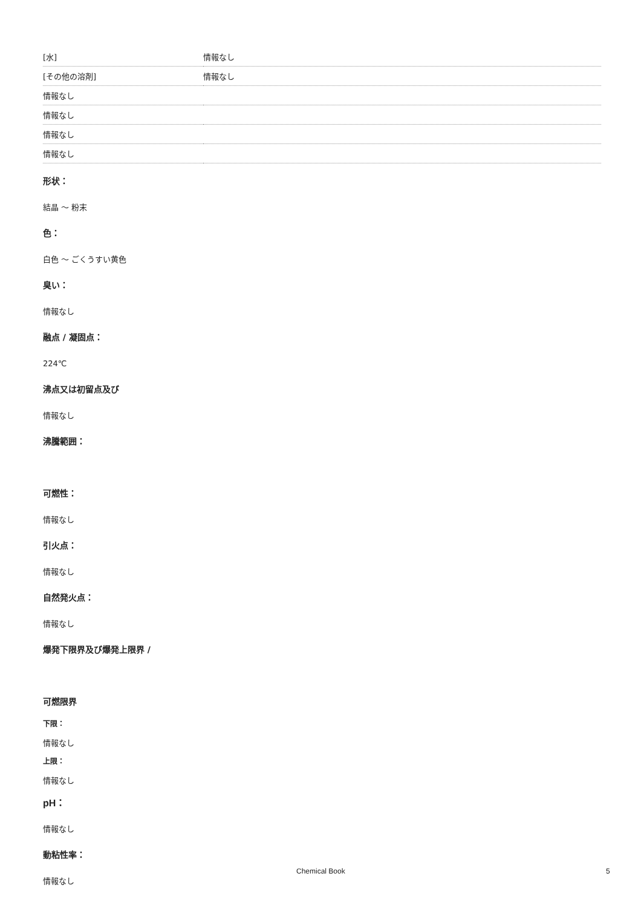| [水] | 情報なし |
| [その他の溶剤] | 情報なし |
| 情報なし | |
| 情報なし | |
| 情報なし | |
| 情報なし | |
形状：
結晶 ～ 粉末
色：
白色 ～ ごくうすい黄色
臭い：
情報なし
融点 / 凝固点：
224℃
沸点又は初留点及び
情報なし
沸騰範囲：
可燃性：
情報なし
引火点：
情報なし
自然発火点：
情報なし
爆発下限界及び爆発上限界 /
可燃限界
下限：
情報なし
上限：
情報なし
pH：
情報なし
動粘性率：
情報なし
Chemical Book 5